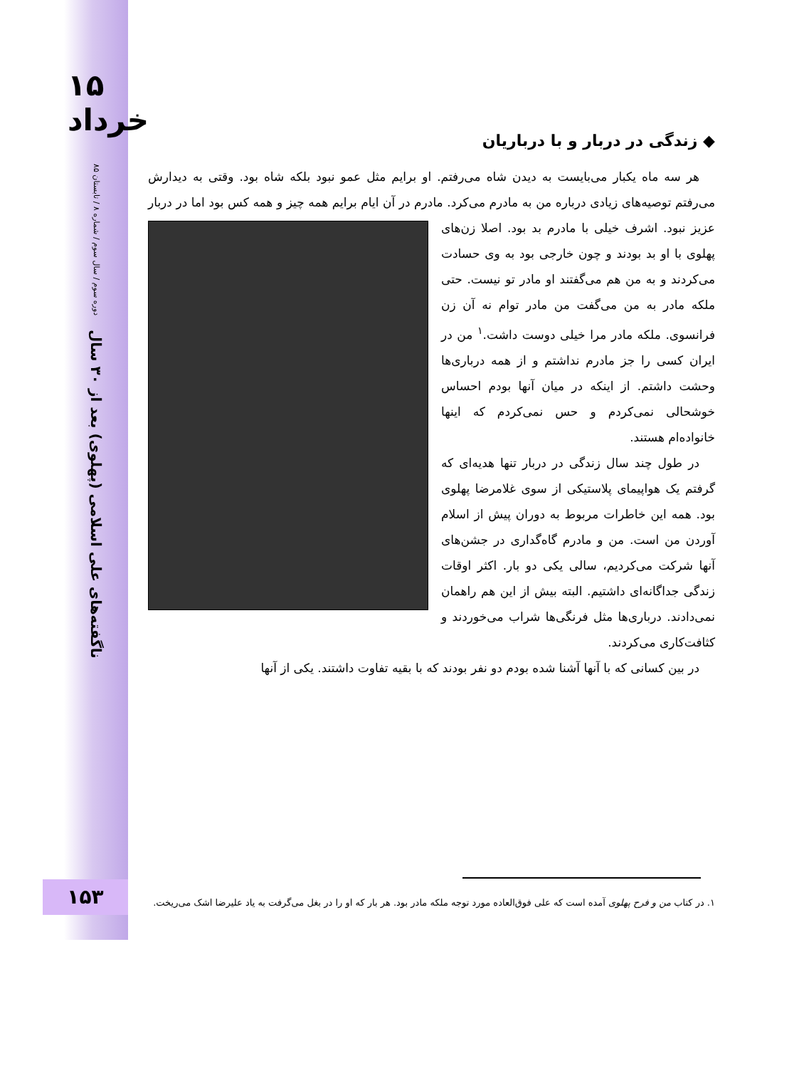۱۵
خرداد
دوره سوم / سال سوم / شماره ۸ / تابستان ۸۵
ناگفته‌های علی اسلامی (پهلوی) بعد از ۳۰ سال
◆ زندگی در دربار و با درباریان
هر سه ماه یکبار می‌بایست به دیدن شاه می‌رفتم. او برایم مثل عمو نبود بلکه شاه بود. وقتی به دیدارش می‌رفتم توصیه‌های زیادی درباره من به مادرم می‌کرد. مادرم در آن ایام برایم همه چیز و همه کس بود اما در دربار عزیز نبود. اشرف خیلی با مادرم بد بود. اصلا زن‌های پهلوی با او بد بودند و چون خارجی بود به وی حسادت می‌کردند و به من هم می‌گفتند او مادر تو نیست. حتی ملکه مادر به من می‌گفت من مادر توام نه آن زن فرانسوی. ملکه مادر مرا خیلی دوست داشت.<sup>۱</sup> من در ایران کسی را جز مادرم نداشتم و از همه درباری‌ها وحشت داشتم. از اینکه در میان آنها بودم احساس خوشحالی نمی‌کردم و حس نمی‌کردم که اینها خانواده‌ام هستند.
در طول چند سال زندگی در دربار تنها هدیه‌ای که گرفتم یک هواپیمای پلاستیکی از سوی غلامرضا پهلوی بود. همه این خاطرات مربوط به دوران پیش از اسلام آوردن من است. من و مادرم گاه‌گداری در جشن‌های آنها شرکت می‌کردیم، سالی یکی دو بار. اکثر اوقات زندگی جداگانه‌ای داشتیم. البته بیش از این هم راهمان نمی‌دادند. درباری‌ها مثل فرنگی‌ها شراب می‌خوردند و کثافت‌کاری می‌کردند.
در بین کسانی که با آنها آشنا شده بودم دو نفر بودند که با بقیه تفاوت داشتند. یکی از آنها
۱۵۳
۱. در کتاب من و فرح پهلوی آمده است که علی فوق‌العاده مورد توجه ملکه مادر بود. هر بار که او را در بغل می‌گرفت به یاد علیرضا اشک می‌ریخت.